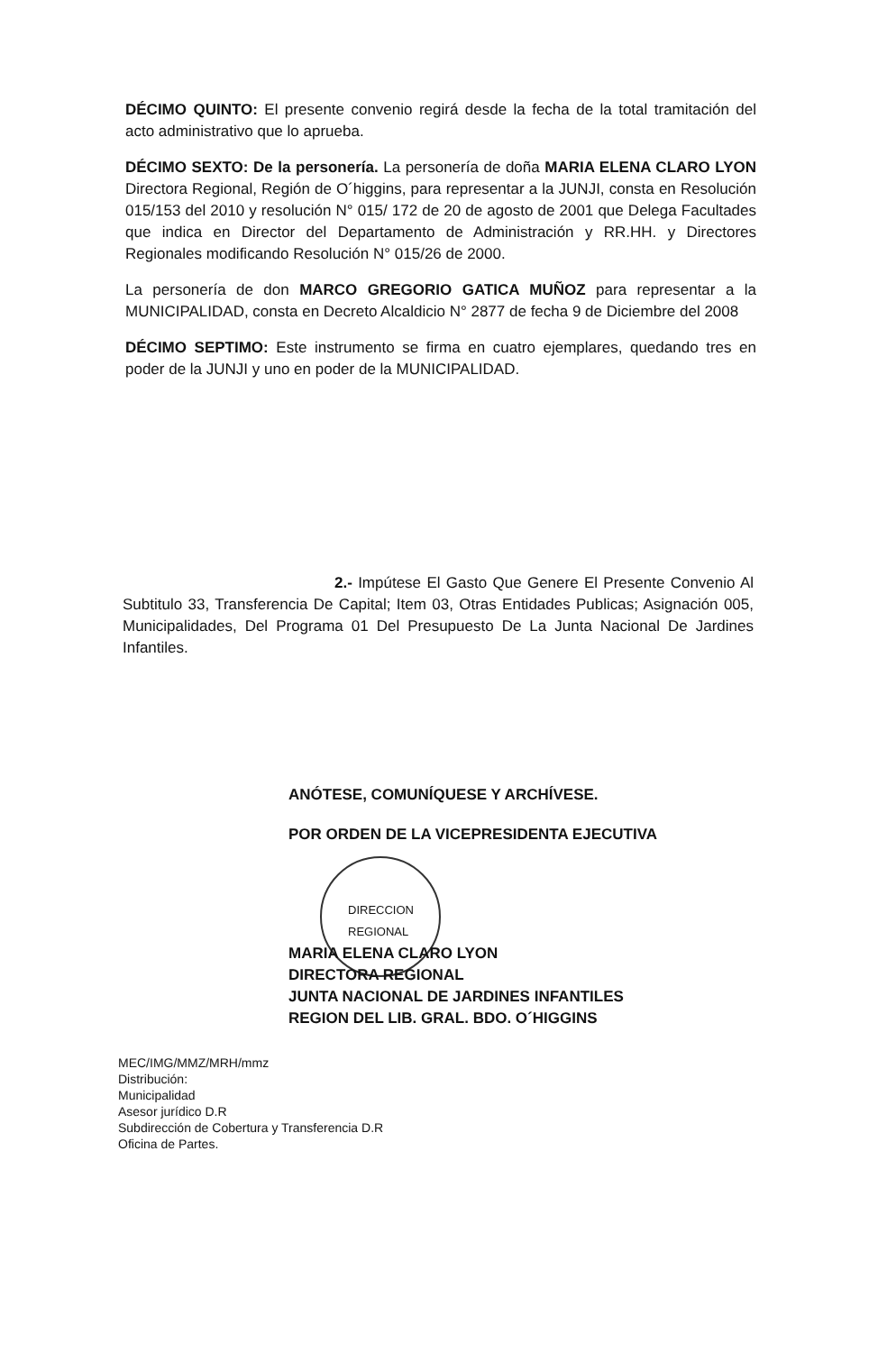DÉCIMO QUINTO: El presente convenio regirá desde la fecha de la total tramitación del acto administrativo que lo aprueba.
DÉCIMO SEXTO: De la personería. La personería de doña MARIA ELENA CLARO LYON Directora Regional, Región de O´higgins, para representar a la JUNJI, consta en Resolución 015/153 del 2010 y resolución N° 015/ 172 de 20 de agosto de 2001 que Delega Facultades que indica en Director del Departamento de Administración y RR.HH. y Directores Regionales modificando Resolución N° 015/26 de 2000.
La personería de don MARCO GREGORIO GATICA MUÑOZ para representar a la MUNICIPALIDAD, consta en Decreto Alcaldicio N° 2877 de fecha 9 de Diciembre del 2008
DÉCIMO SEPTIMO: Este instrumento se firma en cuatro ejemplares, quedando tres en poder de la JUNJI y uno en poder de la MUNICIPALIDAD.
2.- Impútese El Gasto Que Genere El Presente Convenio Al Subtitulo 33, Transferencia De Capital; Item 03, Otras Entidades Publicas; Asignación 005, Municipalidades, Del Programa 01 Del Presupuesto De La Junta Nacional De Jardines Infantiles.
ANÓTESE, COMUNÍQUESE Y ARCHÍVESE.
POR ORDEN DE LA VICEPRESIDENTA EJECUTIVA
DIRECCION
REGIONAL
MARIA ELENA CLARO LYON
DIRECTORA REGIONAL
JUNTA NACIONAL DE JARDINES INFANTILES
REGION DEL LIB. GRAL. BDO. O´HIGGINS
MEC/IMG/MMZ/MRH/mmz
Distribución:
Municipalidad
Asesor jurídico D.R
Subdirección de Cobertura y Transferencia D.R
Oficina de Partes.